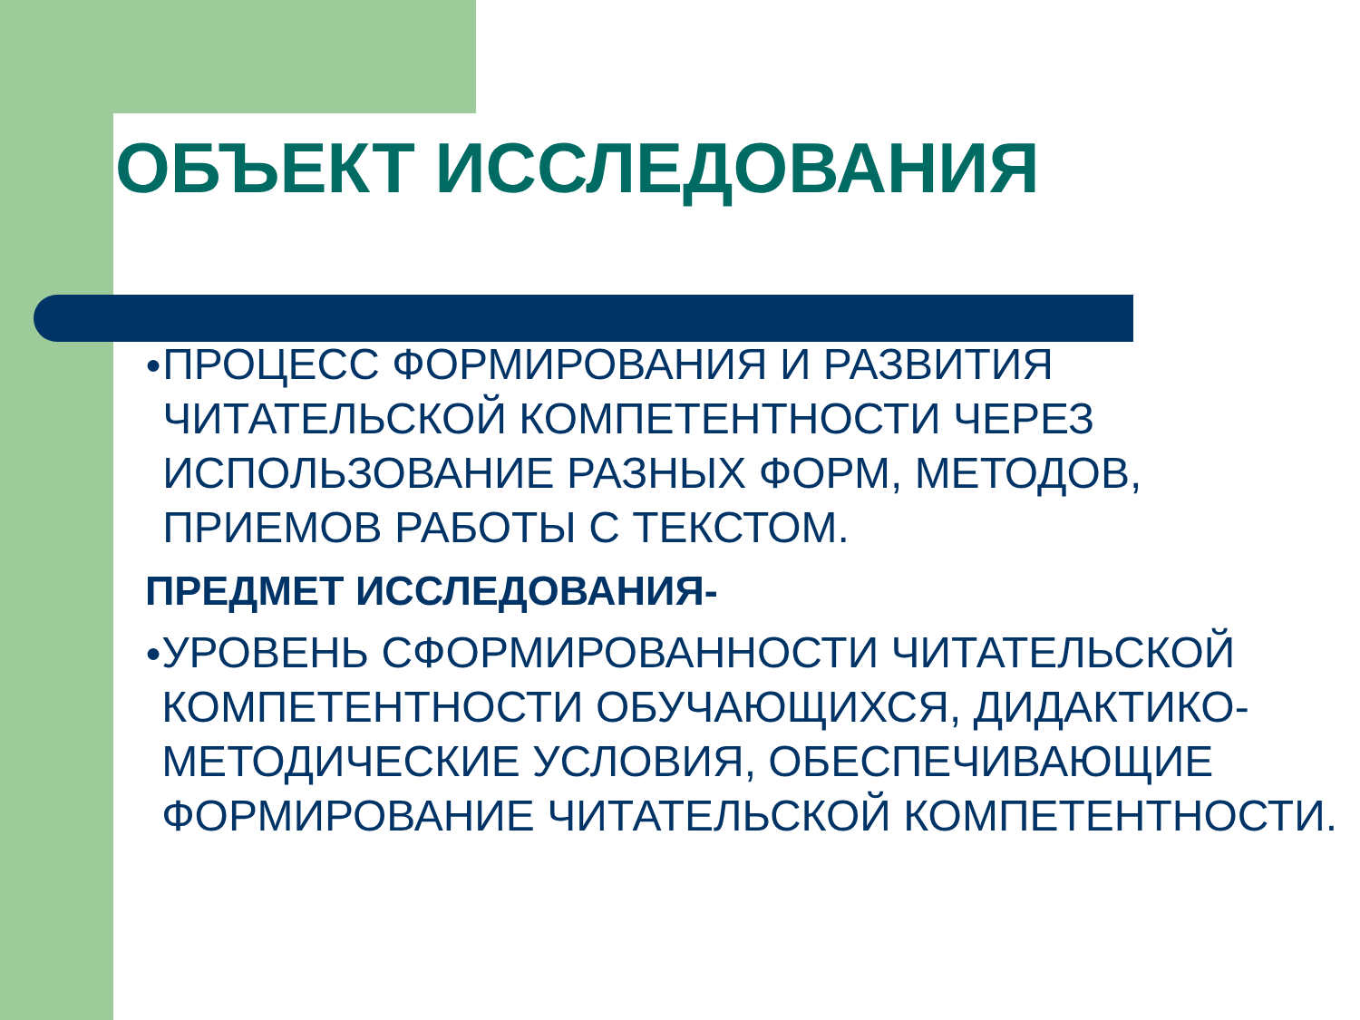ОБЪЕКТ ИССЛЕДОВАНИЯ
●
ПРОЦЕСС ФОРМИРОВАНИЯ И РАЗВИТИЯ ЧИТАТЕЛЬСКОЙ КОМПЕТЕНТНОСТИ ЧЕРЕЗ ИСПОЛЬЗОВАНИЕ РАЗНЫХ ФОРМ, МЕТОДОВ, ПРИЕМОВ РАБОТЫ С ТЕКСТОМ.
ПРЕДМЕТ ИССЛЕДОВАНИЯ-
●
УРОВЕНЬ СФОРМИРОВАННОСТИ ЧИТАТЕЛЬСКОЙ КОМПЕТЕНТНОСТИ ОБУЧАЮЩИХСЯ, ДИДАКТИКО-МЕТОДИЧЕСКИЕ УСЛОВИЯ, ОБЕСПЕЧИВАЮЩИЕ ФОРМИРОВАНИЕ ЧИТАТЕЛЬСКОЙ КОМПЕТЕНТНОСТИ.